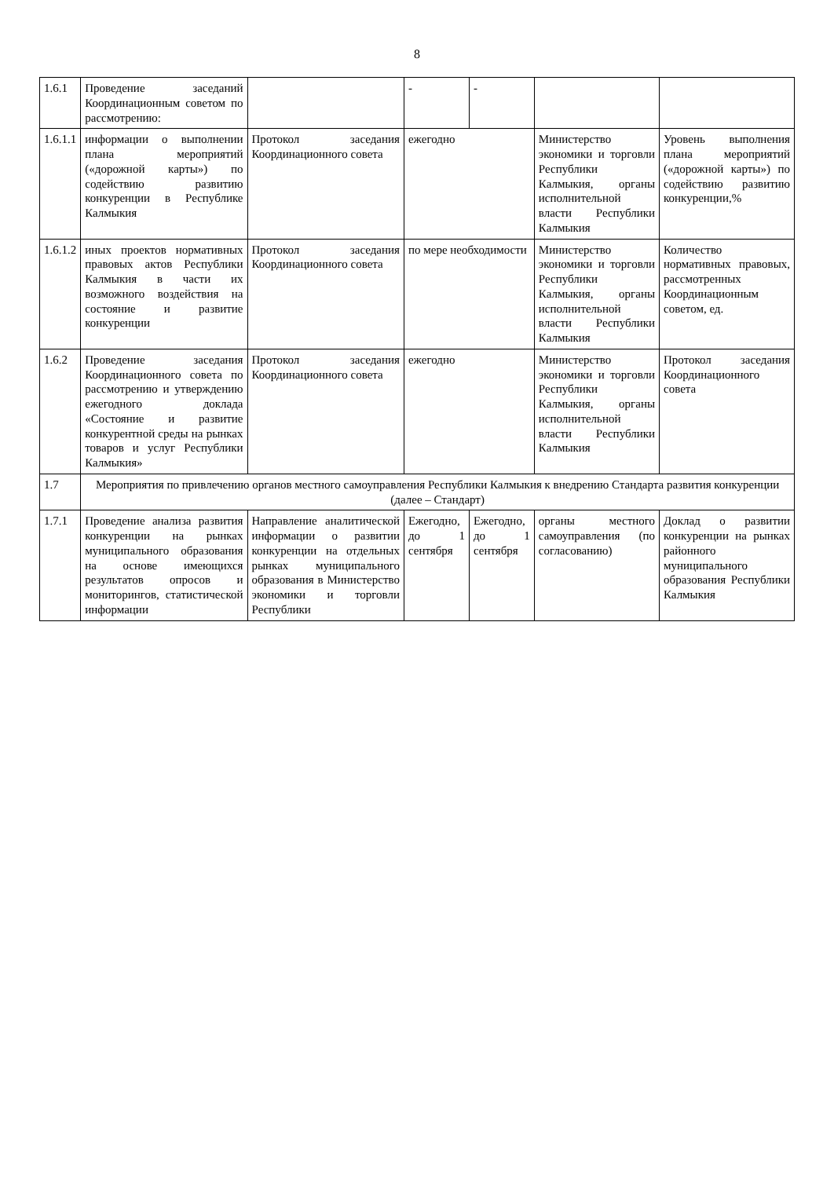8
| 1.6.1 | Проведение заседаний Координационным советом по рассмотрению: | | - | - | | |
| 1.6.1.1 | информации о выполнении плана мероприятий («дорожной карты») по содействию развитию конкуренции в Республике Калмыкия | Протокол заседания Координационного совета | ежегодно | | Министерство экономики и торговли Республики Калмыкия, органы исполнительной власти Республики Калмыкия | Уровень выполнения плана мероприятий («дорожной карты») по содействию развитию конкуренции,% |
| 1.6.1.2 | иных проектов нормативных правовых актов Республики Калмыкия в части их возможного воздействия на состояние и развитие конкуренции | Протокол заседания Координационного совета | по мере необходимости | | Министерство экономики и торговли Республики Калмыкия, органы исполнительной власти Республики Калмыкия | Количество нормативных правовых, рассмотренных Координационным советом, ед. |
| 1.6.2 | Проведение заседания Координационного совета по рассмотрению и утверждению ежегодного доклада «Состояние и развитие конкурентной среды на рынках товаров и услуг Республики Калмыкия» | Протокол заседания Координационного совета | ежегодно | | Министерство экономики и торговли Республики Калмыкия, органы исполнительной власти Республики Калмыкия | Протокол заседания Координационного совета |
| 1.7 | Мероприятия по привлечению органов местного самоуправления Республики Калмыкия к внедрению Стандарта развития конкуренции (далее – Стандарт) | | | | | |
| 1.7.1 | Проведение анализа развития конкуренции на рынках муниципального образования на основе имеющихся результатов опросов и мониторингов, статистической информации | Направление аналитической информации о развитии конкуренции на отдельных рынках муниципального образования в Министерство экономики и торговли Республики | Ежегодно, до 1 сентября | Ежегодно, до 1 сентября | органы местного самоуправления (по согласованию) | Доклад о развитии конкуренции на рынках районного муниципального образования Республики Калмыкия |